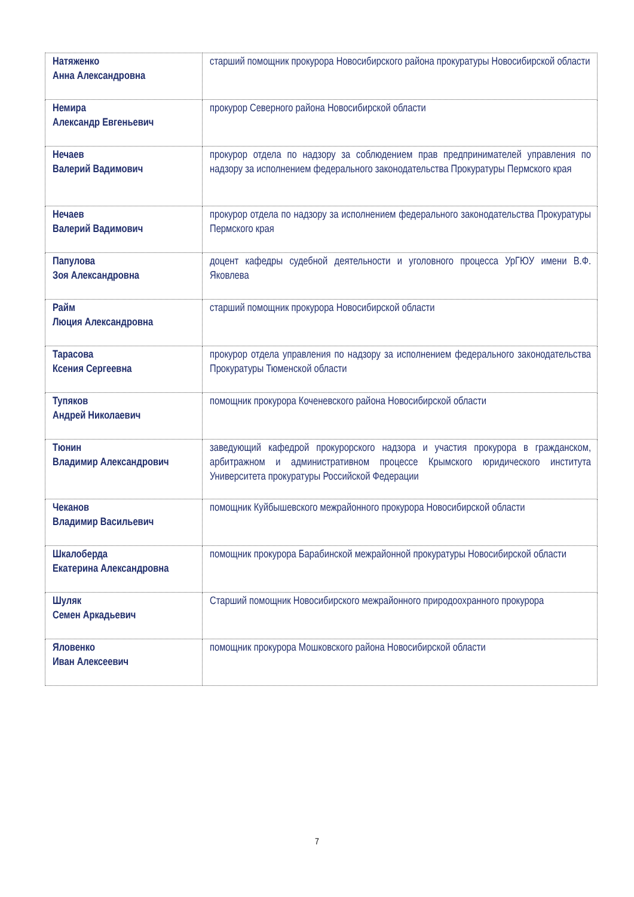| Натяженко Анна Александровна | старший помощник прокурора Новосибирского района прокуратуры Новосибирской области |
| Немира Александр Евгеньевич | прокурор Северного района Новосибирской области |
| Нечаев Валерий Вадимович | прокурор отдела по надзору за соблюдением прав предпринимателей управления по надзору за исполнением федерального законодательства Прокуратуры Пермского края |
| Нечаев Валерий Вадимович | прокурор отдела по надзору за исполнением федерального законодательства Прокуратуры Пермского края |
| Папулова Зоя Александровна | доцент кафедры судебной деятельности и уголовного процесса УрГЮУ имени В.Ф. Яковлева |
| Райм Люция Александровна | старший помощник прокурора Новосибирской области |
| Тарасова Ксения Сергеевна | прокурор отдела управления по надзору за исполнением федерального законодательства Прокуратуры Тюменской области |
| Тупяков Андрей Николаевич | помощник прокурора Коченевского района Новосибирской области |
| Тюнин Владимир Александрович | заведующий кафедрой прокурорского надзора и участия прокурора в гражданском, арбитражном и административном процессе Крымского юридического института Университета прокуратуры Российской Федерации |
| Чеканов Владимир Васильевич | помощник Куйбышевского межрайонного прокурора Новосибирской области |
| Шкалоберда Екатерина Александровна | помощник прокурора Барабинской межрайонной прокуратуры Новосибирской области |
| Шуляк Семен Аркадьевич | Старший помощник Новосибирского межрайонного природоохранного прокурора |
| Яловенко Иван Алексеевич | помощник прокурора Мошковского района Новосибирской области |
7